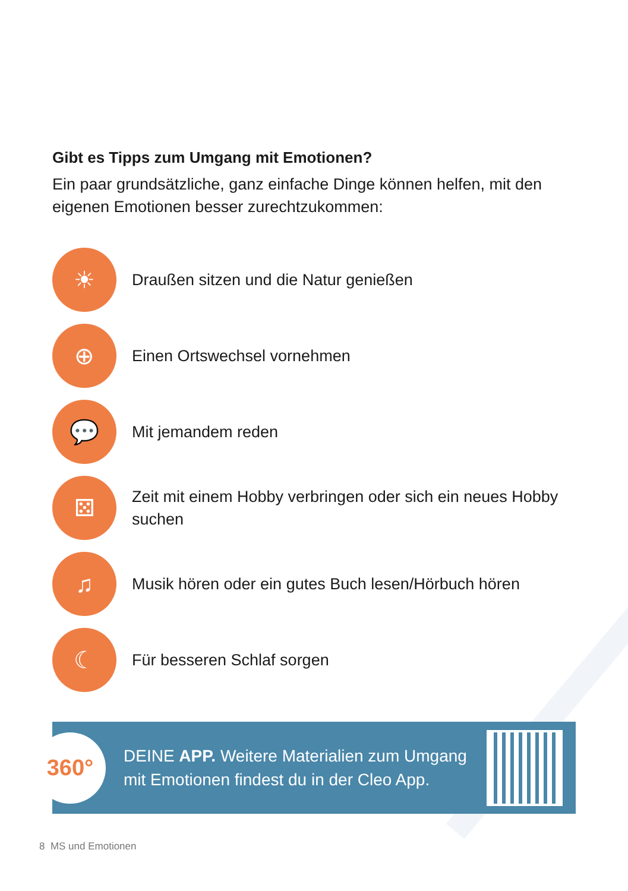Gibt es Tipps zum Umgang mit Emotionen?
Ein paar grundsätzliche, ganz einfache Dinge können helfen, mit den eigenen Emotionen besser zurechtzukommen:
☀
Draußen sitzen und die Natur genießen
⊕
Einen Ortswechsel vornehmen
💬
Mit jemandem reden
⚄
Zeit mit einem Hobby verbringen oder sich ein neues Hobby suchen
♫
Musik hören oder ein gutes Buch lesen/Hörbuch hören
☾
Für besseren Schlaf sorgen
360°
DEINE APP. Weitere Materialien zum Umgang mit Emotionen findest du in der Cleo App.
8 MS und Emotionen